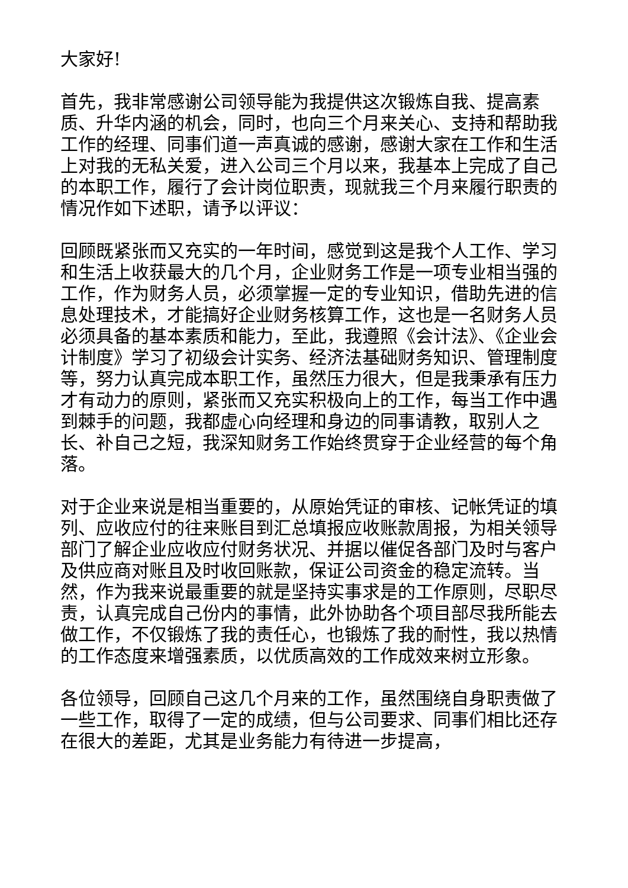大家好!
首先，我非常感谢公司领导能为我提供这次锻炼自我、提高素质、升华内涵的机会，同时，也向三个月来关心、支持和帮助我工作的经理、同事们道一声真诚的感谢，感谢大家在工作和生活上对我的无私关爱，进入公司三个月以来，我基本上完成了自己的本职工作，履行了会计岗位职责，现就我三个月来履行职责的情况作如下述职，请予以评议：
回顾既紧张而又充实的一年时间，感觉到这是我个人工作、学习和生活上收获最大的几个月，企业财务工作是一项专业相当强的工作，作为财务人员，必须掌握一定的专业知识，借助先进的信息处理技术，才能搞好企业财务核算工作，这也是一名财务人员必须具备的基本素质和能力，至此，我遵照《会计法》、《企业会计制度》学习了初级会计实务、经济法基础财务知识、管理制度等，努力认真完成本职工作，虽然压力很大，但是我秉承有压力才有动力的原则，紧张而又充实积极向上的工作，每当工作中遇到棘手的问题，我都虚心向经理和身边的同事请教，取别人之长、补自己之短，我深知财务工作始终贯穿于企业经营的每个角落。
对于企业来说是相当重要的，从原始凭证的审核、记帐凭证的填列、应收应付的往来账目到汇总填报应收账款周报，为相关领导部门了解企业应收应付财务状况、并据以催促各部门及时与客户及供应商对账且及时收回账款，保证公司资金的稳定流转。当然，作为我来说最重要的就是坚持实事求是的工作原则，尽职尽责，认真完成自己份内的事情，此外协助各个项目部尽我所能去做工作，不仅锻炼了我的责任心，也锻炼了我的耐性，我以热情的工作态度来增强素质，以优质高效的工作成效来树立形象。
各位领导，回顾自己这几个月来的工作，虽然围绕自身职责做了一些工作，取得了一定的成绩，但与公司要求、同事们相比还存在很大的差距，尤其是业务能力有待进一步提高，